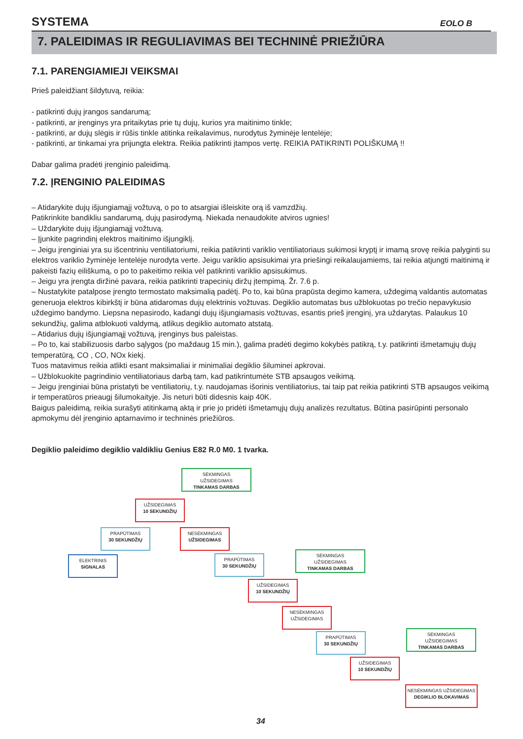SYSTEMA EOLO B
7. PALEIDIMAS IR REGULIAVIMAS BEI TECHNINĖ PRIEŽIŪRA
7.1. PARENGIAMIEJI VEIKSMAI
Prieš paleidžiant šildytuvą, reikia:
- patikrinti dujų įrangos sandarumą;
- patikrinti, ar įrenginys yra pritaikytas prie tų dujų, kurios yra maitinimo tinkle;
- patikrinti, ar dujų slėgis ir rūšis tinkle atitinka reikalavimus, nurodytus žyminėje lentelėje;
- patikrinti, ar tinkamai yra prijungta elektra. Reikia patikrinti įtampos vertę. REIKIA PATIKRINTI POLIŠKUMĄ !!
Dabar galima pradėti įrenginio paleidimą.
7.2. ĮRENGINIO PALEIDIMAS
– Atidarykite dujų išjungiamąjį vožtuvą, o po to atsargiai išleiskite orą iš vamzdžių.
Patikrinkite bandikliu sandarumą, dujų pasirodymą. Niekada nenaudokite atviros ugnies!
– Uždarykite dujų išjungiamąjį vožtuvą.
– Įjunkite pagrindinį elektros maitinimo išjungiklį.
– Jeigu įrenginiai yra su išcentriniu ventiliatoriumi, reikia patikrinti variklio ventiliatoriaus sukimosi kryptį ir imamą srovę reikia palyginti su elektros variklio žyminėje lentelėje nurodyta verte. Jeigu variklio apsisukimai yra priešingi reikalaujamiems, tai reikia atjungti maitinimą ir pakeisti fazių eiliškumą, o po to pakeitimo reikia vėl patikrinti variklio apsisukimus.
– Jeigu yra įrengta diržinė pavara, reikia patikrinti trapecinių diržų įtempimą. Žr. 7.6 p.
– Nustatykite patalpose įrengto termostato maksimalią padėtį. Po to, kai būna prapūsta degimo kamera, uždegimą valdantis automatas generuoja elektros kibirkštį ir būna atidaromas dujų elektrinis vožtuvas. Degiklio automatas bus užblokuotas po trečio nepavykusio uždegimo bandymo. Liepsna nepasirodo, kadangi dujų išjungiamasis vožtuvas, esantis prieš įrenginį, yra uždarytas. Palaukus 10 sekundžių, galima atblokuoti valdymą, atlikus degiklio automato atstatą.
– Atidarius dujų išjungiamąjį vožtuvą, įrenginys bus paleistas.
– Po to, kai stabilizuosis darbo sąlygos (po maždaug 15 min.), galima pradėti degimo kokybės patikrą, t.y. patikrinti išmetamųjų dujų temperatūrą, CO , CO, NOx kiekį.
Tuos matavimus reikia atlikti esant maksimaliai ir minimaliai degiklio šiluminei apkrovai.
– Užblokuokite pagrindinio ventiliatoriaus darbą tam, kad patikrintumėte STB apsaugos veikimą.
– Jeigu įrenginiai būna pristatyti be ventiliatorių, t.y. naudojamas išorinis ventiliatorius, tai taip pat reikia patikrinti STB apsaugos veikimą ir temperatūros prieaugį šilumokaityje. Jis neturi būti didesnis kaip 40K.
Baigus paleidimą, reikia surašyti atitinkamą aktą ir prie jo pridėti išmetamųjų dujų analizės rezultatus. Būtina pasirūpinti personalo apmokymu dėl įrenginio aptarnavimo ir techninės priežiūros.
Degiklio paleidimo degiklio valdikliu Genius E82 R.0 M0. 1 tvarka.
SĖKMINGAS
UŽSIDEGIMAS
TINKAMAS DARBAS
UŽSIDEGIMAS
10 SEKUNDŽIŲ
PRAPŪTIMAS
30 SEKUNDŽIŲ
NESĖKMINGAS
UŽSIDEGIMAS
ELEKTRINIS
SIGNALAS
PRAPŪTIMAS
30 SEKUNDŽIŲ
SĖKMINGAS
UŽSIDEGIMAS
TINKAMAS DARBAS
UŽSIDEGIMAS
10 SEKUNDŽIŲ
NESĖKMINGAS
UŽSIDEGIMAS
PRAPŪTIMAS
30 SEKUNDŽIŲ
SĖKMINGAS
UŽSIDEGIMAS
TINKAMAS DARBAS
UŽSIDEGIMAS
10 SEKUNDŽIŲ
NESĖKMINGAS UŽSIDEGIMAS
DEGIKLIO BLOKAVIMAS
34